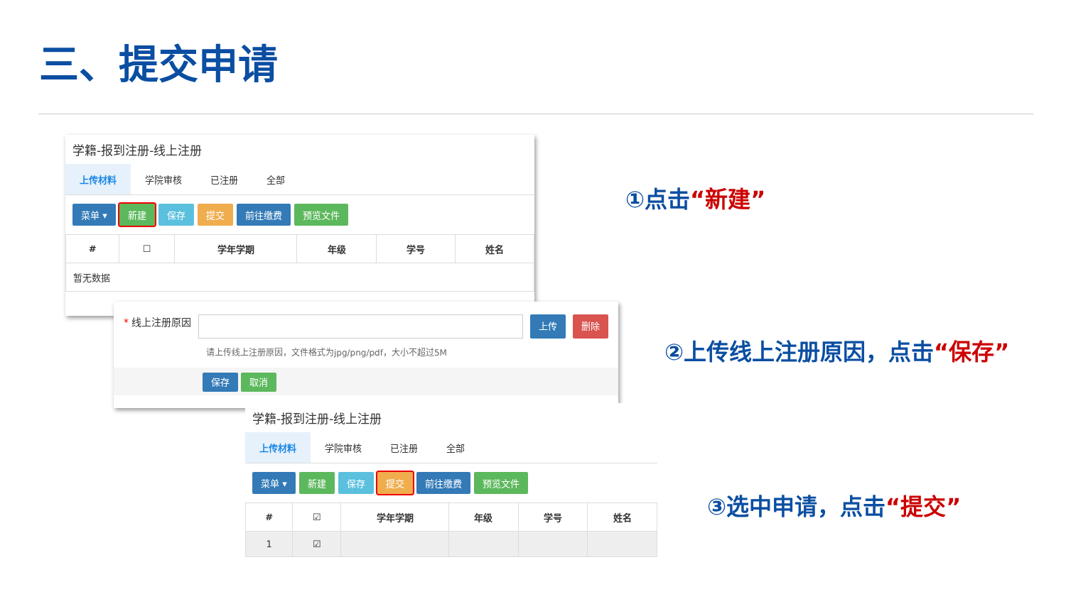三、提交申请
学籍-报到注册-线上注册
上传材料 学院审核 已注册 全部
菜单 ▾ 新建 保存 提交 前往缴费 预览文件
| # | ☐ | 学年学期 | 年级 | 学号 | 姓名 |
| --- | --- | --- | --- | --- | --- |
| 暂无数据 | | | | | |
* 线上注册原因 上传 删除
请上传线上注册原因，文件格式为jpg/png/pdf，大小不超过5M
保存 取消
学籍-报到注册-线上注册
上传材料 学院审核 已注册 全部
菜单 ▾ 新建 保存 提交 前往缴费 预览文件
| # | ☑ | 学年学期 | 年级 | 学号 | 姓名 |
| --- | --- | --- | --- | --- | --- |
| 1 | ☑ | | | | |
①点击“新建”
②上传线上注册原因，点击“保存”
③选中申请，点击“提交”